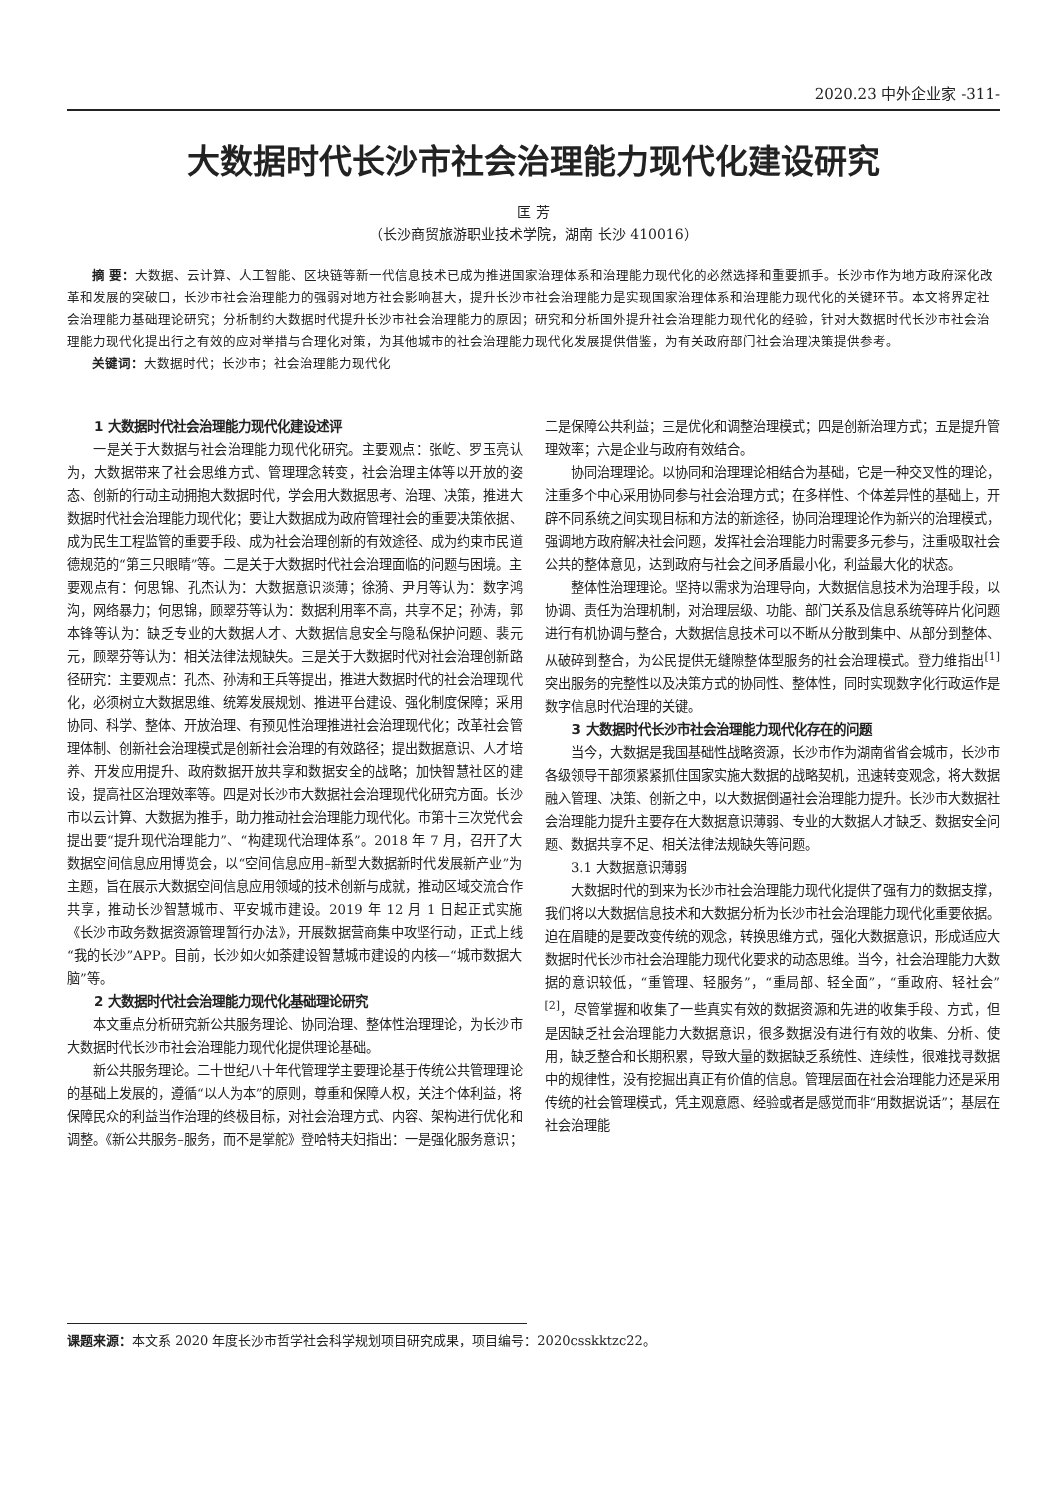2020.23 中外企业家 -311-
大数据时代长沙市社会治理能力现代化建设研究
匡 芳
（长沙商贸旅游职业技术学院，湖南 长沙 410016）
摘 要：大数据、云计算、人工智能、区块链等新一代信息技术已成为推进国家治理体系和治理能力现代化的必然选择和重要抓手。长沙市作为地方政府深化改革和发展的突破口，长沙市社会治理能力的强弱对地方社会影响甚大，提升长沙市社会治理能力是实现国家治理体系和治理能力现代化的关键环节。本文将界定社会治理能力基础理论研究；分析制约大数据时代提升长沙市社会治理能力的原因；研究和分析国外提升社会治理能力现代化的经验，针对大数据时代长沙市社会治理能力现代化提出行之有效的应对举措与合理化对策，为其他城市的社会治理能力现代化发展提供借鉴，为有关政府部门社会治理决策提供参考。
关键词：大数据时代；长沙市；社会治理能力现代化
1 大数据时代社会治理能力现代化建设述评
一是关于大数据与社会治理能力现代化研究。主要观点：张屹、罗玉亮认为，大数据带来了社会思维方式、管理理念转变，社会治理主体等以开放的姿态、创新的行动主动拥抱大数据时代，学会用大数据思考、治理、决策，推进大数据时代社会治理能力现代化；要让大数据成为政府管理社会的重要决策依据、成为民生工程监管的重要手段、成为社会治理创新的有效途径、成为约束市民道德规范的“第三只眼睛”等。二是关于大数据时代社会治理面临的问题与困境。主要观点有：何思锦、孔杰认为：大数据意识淡薄；徐漪、尹月等认为：数字鸿沟，网络暴力；何思锦，顾翠芬等认为：数据利用率不高，共享不足；孙涛，郭本锋等认为：缺乏专业的大数据人才、大数据信息安全与隐私保护问题、裴元元，顾翠芬等认为：相关法律法规缺失。三是关于大数据时代对社会治理创新路径研究：主要观点：孔杰、孙涛和王兵等提出，推进大数据时代的社会治理现代化，必须树立大数据思维、统筹发展规划、推进平台建设、强化制度保障；采用协同、科学、整体、开放治理、有预见性治理推进社会治理现代化；改革社会管理体制、创新社会治理模式是创新社会治理的有效路径；提出数据意识、人才培养、开发应用提升、政府数据开放共享和数据安全的战略；加快智慧社区的建设，提高社区治理效率等。四是对长沙市大数据社会治理现代化研究方面。长沙市以云计算、大数据为推手，助力推动社会治理能力现代化。市第十三次党代会提出要“提升现代治理能力”、“构建现代治理体系”。2018 年 7 月，召开了大数据空间信息应用博览会，以“空间信息应用–新型大数据新时代发展新产业”为主题，旨在展示大数据空间信息应用领域的技术创新与成就，推动区域交流合作共享，推动长沙智慧城市、平安城市建设。2019 年 12 月 1 日起正式实施《长沙市政务数据资源管理暂行办法》，开展数据营商集中攻坚行动，正式上线“我的长沙”APP。目前，长沙如火如荼建设智慧城市建设的内核—“城市数据大脑”等。
2 大数据时代社会治理能力现代化基础理论研究
本文重点分析研究新公共服务理论、协同治理、整体性治理理论，为长沙市大数据时代长沙市社会治理能力现代化提供理论基础。
新公共服务理论。二十世纪八十年代管理学主要理论基于传统公共管理理论的基础上发展的，遵循“以人为本”的原则，尊重和保障人权，关注个体利益，将保障民众的利益当作治理的终极目标，对社会治理方式、内容、架构进行优化和调整。《新公共服务–服务，而不是掌舵》登哈特夫妇指出：一是强化服务意识；二是保障公共利益；三是优化和调整治理模式；四是创新治理方式；五是提升管理效率；六是企业与政府有效结合。
协同治理理论。以协同和治理理论相结合为基础，它是一种交叉性的理论，注重多个中心采用协同参与社会治理方式；在多样性、个体差异性的基础上，开辟不同系统之间实现目标和方法的新途径，协同治理理论作为新兴的治理模式，强调地方政府解决社会问题，发挥社会治理能力时需要多元参与，注重吸取社会公共的整体意见，达到政府与社会之间矛盾最小化，利益最大化的状态。
整体性治理理论。坚持以需求为治理导向，大数据信息技术为治理手段，以协调、责任为治理机制，对治理层级、功能、部门关系及信息系统等碎片化问题进行有机协调与整合，大数据信息技术可以不断从分散到集中、从部分到整体、从破碎到整合，为公民提供无缝隙整体型服务的社会治理模式。登力维指出<sup>[1]</sup>突出服务的完整性以及决策方式的协同性、整体性，同时实现数字化行政运作是数字信息时代治理的关键。
3 大数据时代长沙市社会治理能力现代化存在的问题
当今，大数据是我国基础性战略资源，长沙市作为湖南省省会城市，长沙市各级领导干部须紧紧抓住国家实施大数据的战略契机，迅速转变观念，将大数据融入管理、决策、创新之中，以大数据倒逼社会治理能力提升。长沙市大数据社会治理能力提升主要存在大数据意识薄弱、专业的大数据人才缺乏、数据安全问题、数据共享不足、相关法律法规缺失等问题。
3.1 大数据意识薄弱
大数据时代的到来为长沙市社会治理能力现代化提供了强有力的数据支撑，我们将以大数据信息技术和大数据分析为长沙市社会治理能力现代化重要依据。迫在眉睫的是要改变传统的观念，转换思维方式，强化大数据意识，形成适应大数据时代长沙市社会治理能力现代化要求的动态思维。当今，社会治理能力大数据的意识较低，“重管理、轻服务”，“重局部、轻全面”，“重政府、轻社会”<sup>[2]</sup>，尽管掌握和收集了一些真实有效的数据资源和先进的收集手段、方式，但是因缺乏社会治理能力大数据意识，很多数据没有进行有效的收集、分析、使用，缺乏整合和长期积累，导致大量的数据缺乏系统性、连续性，很难找寻数据中的规律性，没有挖掘出真正有价值的信息。管理层面在社会治理能力还是采用传统的社会管理模式，凭主观意愿、经验或者是感觉而非“用数据说话”；基层在社会治理能
课题来源：本文系 2020 年度长沙市哲学社会科学规划项目研究成果，项目编号：2020csskktzc22。